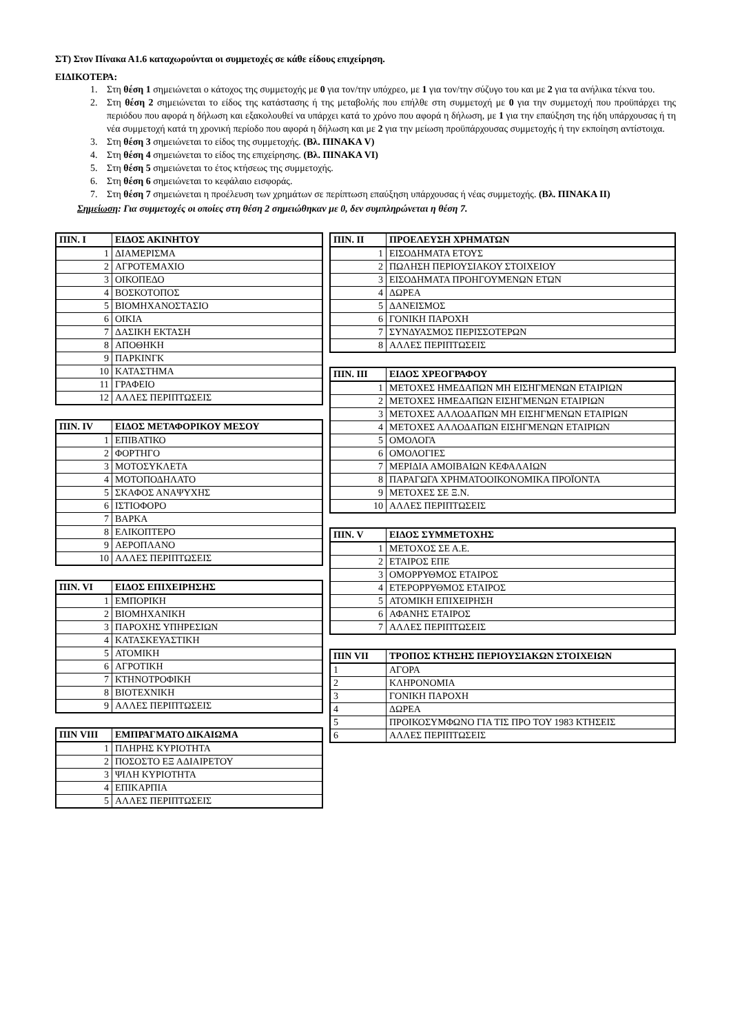ΣΤ) Στον Πίνακα Α1.6 καταχωρούνται οι συμμετοχές σε κάθε είδους επιχείρηση.
ΕΙΔΙΚΟΤΕΡΑ:
1. Στη θέση 1 σημειώνεται ο κάτοχος της συμμετοχής με 0 για τον/την υπόχρεο, με 1 για τον/την σύζυγο του και με 2 για τα ανήλικα τέκνα του.
2. Στη θέση 2 σημειώνεται το είδος της κατάστασης ή της μεταβολής που επήλθε στη συμμετοχή με 0 για την συμμετοχή που προϋπάρχει της περιόδου που αφορά η δήλωση και εξακολουθεί να υπάρχει κατά το χρόνο που αφορά η δήλωση, με 1 για την επαύξηση της ήδη υπάρχουσας ή τη νέα συμμετοχή κατά τη χρονική περίοδο που αφορά η δήλωση και με 2 για την μείωση προϋπάρχουσας συμμετοχής ή την εκποίηση αντίστοιχα.
3. Στη θέση 3 σημειώνεται το είδος της συμμετοχής. (Βλ. ΠΙΝΑΚΑ V)
4. Στη θέση 4 σημειώνεται το είδος της επιχείρησης. (Βλ. ΠΙΝΑΚΑ VI)
5. Στη θέση 5 σημειώνεται το έτος κτήσεως της συμμετοχής.
6. Στη θέση 6 σημειώνεται το κεφάλαιο εισφοράς.
7. Στη θέση 7 σημειώνεται η προέλευση των χρημάτων σε περίπτωση επαύξηση υπάρχουσας ή νέας συμμετοχής. (Βλ. ΠΙΝΑΚΑ ΙΙ)
Σημείωση: Για συμμετοχές οι οποίες στη θέση 2 σημειώθηκαν με 0, δεν συμπληρώνεται η θέση 7.
| ΠΙΝ. Ι | ΕΙΔΟΣ ΑΚΙΝΗΤΟΥ |
| --- | --- |
| 1 | ΔΙΑΜΕΡΙΣΜΑ |
| 2 | ΑΓΡΟΤΕΜΑΧΙΟ |
| 3 | ΟΙΚΟΠΕΔΟ |
| 4 | ΒΟΣΚΟΤΟΠΟΣ |
| 5 | ΒΙΟΜΗΧΑΝΟΣΤΑΣΙΟ |
| 6 | ΟΙΚΙΑ |
| 7 | ΔΑΣΙΚΗ ΕΚΤΑΣΗ |
| 8 | ΑΠΟΘΗΚΗ |
| 9 | ΠΑΡΚΙΝΓΚ |
| 10 | ΚΑΤΑΣΤΗΜΑ |
| 11 | ΓΡΑΦΕΙΟ |
| 12 | ΑΛΛΕΣ ΠΕΡΙΠΤΩΣΕΙΣ |
| ΠΙΝ. IV | ΕΙΔΟΣ ΜΕΤΑΦΟΡΙΚΟΥ ΜΕΣΟΥ |
| --- | --- |
| 1 | ΕΠΙΒΑΤΙΚΟ |
| 2 | ΦΟΡΤΗΓΟ |
| 3 | ΜΟΤΟΣΥΚΛΕΤΑ |
| 4 | ΜΟΤΟΠΟΔΗΛΑΤΟ |
| 5 | ΣΚΑΦΟΣ ΑΝΑΨΥΧΗΣ |
| 6 | ΙΣΤΙΟΦΟΡΟ |
| 7 | ΒΑΡΚΑ |
| 8 | ΕΛΙΚΟΠΤΕΡΟ |
| 9 | ΑΕΡΟΠΛΑΝΟ |
| 10 | ΑΛΛΕΣ ΠΕΡΙΠΤΩΣΕΙΣ |
| ΠΙΝ. VI | ΕΙΔΟΣ ΕΠΙΧΕΙΡΗΣΗΣ |
| --- | --- |
| 1 | ΕΜΠΟΡΙΚΗ |
| 2 | ΒΙΟΜΗΧΑΝΙΚΗ |
| 3 | ΠΑΡΟΧΗΣ ΥΠΗΡΕΣΙΩΝ |
| 4 | ΚΑΤΑΣΚΕΥΑΣΤΙΚΗ |
| 5 | ΑΤΟΜΙΚΗ |
| 6 | ΑΓΡΟΤΙΚΗ |
| 7 | ΚΤΗΝΟΤΡΟΦΙΚΗ |
| 8 | ΒΙΟΤΕΧΝΙΚΗ |
| 9 | ΑΛΛΕΣ ΠΕΡΙΠΤΩΣΕΙΣ |
| ΠΙΝ VIII | ΕΜΠΡΑΓΜΑΤΟ ΔΙΚΑΙΩΜΑ |
| --- | --- |
| 1 | ΠΛΗΡΗΣ ΚΥΡΙΟΤΗΤΑ |
| 2 | ΠΟΣΟΣΤΟ ΕΞ ΑΔΙΑΙΡΕΤΟΥ |
| 3 | ΨΙΛΗ ΚΥΡΙΟΤΗΤΑ |
| 4 | ΕΠΙΚΑΡΠΙΑ |
| 5 | ΑΛΛΕΣ ΠΕΡΙΠΤΩΣΕΙΣ |
| ΠΙΝ. ΙΙ | ΠΡΟΕΛΕΥΣΗ ΧΡΗΜΑΤΩΝ |
| --- | --- |
| 1 | ΕΙΣΟΔΗΜΑΤΑ ΕΤΟΥΣ |
| 2 | ΠΩΛΗΣΗ ΠΕΡΙΟΥΣΙΑΚΟΥ ΣΤΟΙΧΕΙΟΥ |
| 3 | ΕΙΣΟΔΗΜΑΤΑ ΠΡΟΗΓΟΥΜΕΝΩΝ ΕΤΩΝ |
| 4 | ΔΩΡΕΑ |
| 5 | ΔΑΝΕΙΣΜΟΣ |
| 6 | ΓΟΝΙΚΗ ΠΑΡΟΧΗ |
| 7 | ΣΥΝΔΥΑΣΜΟΣ ΠΕΡΙΣΣΟΤΕΡΩΝ |
| 8 | ΑΛΛΕΣ ΠΕΡΙΠΤΩΣΕΙΣ |
| ΠΙΝ. ΙΙΙ | ΕΙΔΟΣ ΧΡΕΟΓΡΑΦΟΥ |
| --- | --- |
| 1 | ΜΕΤΟΧΕΣ ΗΜΕΔΑΠΩΝ ΜΗ ΕΙΣΗΓΜΕΝΩΝ ΕΤΑΙΡΙΩΝ |
| 2 | ΜΕΤΟΧΕΣ ΗΜΕΔΑΠΩΝ ΕΙΣΗΓΜΕΝΩΝ ΕΤΑΙΡΙΩΝ |
| 3 | ΜΕΤΟΧΕΣ ΑΛΛΟΔΑΠΩΝ ΜΗ ΕΙΣΗΓΜΕΝΩΝ ΕΤΑΙΡΙΩΝ |
| 4 | ΜΕΤΟΧΕΣ ΑΛΛΟΔΑΠΩΝ ΕΙΣΗΓΜΕΝΩΝ ΕΤΑΙΡΙΩΝ |
| 5 | ΟΜΟΛΟΓΑ |
| 6 | ΟΜΟΛΟΓΙΕΣ |
| 7 | ΜΕΡΙΔΙΑ ΑΜΟΙΒΑΙΩΝ ΚΕΦΑΛΑΙΩΝ |
| 8 | ΠΑΡΑΓΩΓΑ ΧΡΗΜΑΤΟΟΙΚΟΝΟΜΙΚΑ ΠΡΟΪΟΝΤΑ |
| 9 | ΜΕΤΟΧΕΣ ΣΕ Ξ.Ν. |
| 10 | ΑΛΛΕΣ ΠΕΡΙΠΤΩΣΕΙΣ |
| ΠΙΝ. V | ΕΙΔΟΣ ΣΥΜΜΕΤΟΧΗΣ |
| --- | --- |
| 1 | ΜΕΤΟΧΟΣ ΣΕ Α.Ε. |
| 2 | ΕΤΑΙΡΟΣ ΕΠΕ |
| 3 | ΟΜΟΡΡΥΘΜΟΣ ΕΤΑΙΡΟΣ |
| 4 | ΕΤΕΡΟΡΡΥΘΜΟΣ ΕΤΑΙΡΟΣ |
| 5 | ΑΤΟΜΙΚΗ ΕΠΙΧΕΙΡΗΣΗ |
| 6 | ΑΦΑΝΗΣ ΕΤΑΙΡΟΣ |
| 7 | ΑΛΛΕΣ ΠΕΡΙΠΤΩΣΕΙΣ |
| ΠΙΝ VII | ΤΡΟΠΟΣ ΚΤΗΣΗΣ ΠΕΡΙΟΥΣΙΑΚΩΝ ΣΤΟΙΧΕΙΩΝ |
| --- | --- |
| 1 | ΑΓΟΡΑ |
| 2 | ΚΛΗΡΟΝΟΜΙΑ |
| 3 | ΓΟΝΙΚΗ ΠΑΡΟΧΗ |
| 4 | ΔΩΡΕΑ |
| 5 | ΠΡΟΙΚΟΣΥΜΦΩΝΟ ΓΙΑ ΤΙΣ ΠΡΟ ΤΟΥ 1983 ΚΤΗΣΕΙΣ |
| 6 | ΑΛΛΕΣ ΠΕΡΙΠΤΩΣΕΙΣ |